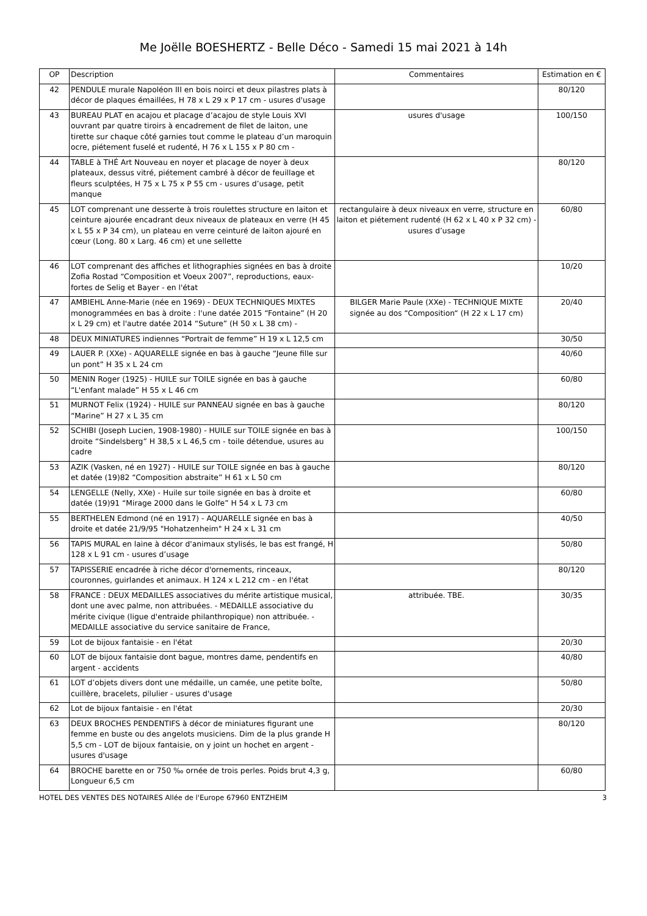Me Joëlle BOESHERTZ - Belle Déco - Samedi 15 mai 2021 à 14h
| OP | Description | Commentaires | Estimation en € |
| --- | --- | --- | --- |
| 42 | PENDULE murale Napoléon III en bois noirci et deux pilastres plats à décor de plaques émaillées, H 78 x L 29 x P 17 cm - usures d'usage | | 80/120 |
| 43 | BUREAU PLAT en acajou et placage d’acajou de style Louis XVI ouvrant par quatre tiroirs à encadrement de filet de laiton, une tirette sur chaque côté garnies tout comme le plateau d’un maroquin ocre, piétement fuselé et rudenté, H 76 x L 155 x P 80 cm - | usures d'usage | 100/150 |
| 44 | TABLE à THÉ Art Nouveau en noyer et placage de noyer à deux plateaux, dessus vitré, piétement cambré à décor de feuillage et fleurs sculptées, H 75 x L 75 x P 55 cm - usures d’usage, petit manque | | 80/120 |
| 45 | LOT comprenant une desserte à trois roulettes structure en laiton et ceinture ajourée encadrant deux niveaux de plateaux en verre (H 45 x L 55 x P 34 cm), un plateau en verre ceinturé de laiton ajouré en cœur (Long. 80 x Larg. 46 cm) et une sellette | rectangulaire à deux niveaux en verre, structure en laiton et piétement rudenté (H 62 x L 40 x P 32 cm) - usures d’usage | 60/80 |
| 46 | LOT comprenant des affiches et lithographies signées en bas à droite Zofia Rostad “Composition et Voeux 2007”, reproductions, eaux-fortes de Selig et Bayer - en l'état | | 10/20 |
| 47 | AMBIEHL Anne-Marie (née en 1969) - DEUX TECHNIQUES MIXTES monogrammées en bas à droite : l'une datée 2015 “Fontaine” (H 20 x L 29 cm) et l'autre datée 2014 “Suture” (H 50 x L 38 cm) - | BILGER Marie Paule (XXe) - TECHNIQUE MIXTE signée au dos “Composition“ (H 22 x L 17 cm) | 20/40 |
| 48 | DEUX MINIATURES indiennes “Portrait de femme” H 19 x L 12,5 cm | | 30/50 |
| 49 | LAUER P. (XXe) - AQUARELLE signée en bas à gauche “Jeune fille sur un pont” H 35 x L 24 cm | | 40/60 |
| 50 | MENIN Roger (1925) - HUILE sur TOILE signée en bas à gauche “L'enfant malade” H 55 x L 46 cm | | 60/80 |
| 51 | MURNOT Felix (1924) - HUILE sur PANNEAU signée en bas à gauche “Marine” H 27 x L 35 cm | | 80/120 |
| 52 | SCHIBI (Joseph Lucien, 1908-1980) - HUILE sur TOILE signée en bas à droite “Sindelsberg” H 38,5 x L 46,5 cm - toile détendue, usures au cadre | | 100/150 |
| 53 | AZIK (Vasken, né en 1927) - HUILE sur TOILE signée en bas à gauche et datée (19)82 “Composition abstraite” H 61 x L 50 cm | | 80/120 |
| 54 | LENGELLE (Nelly, XXe) - Huile sur toile signée en bas à droite et datée (19)91 “Mirage 2000 dans le Golfe” H 54 x L 73 cm | | 60/80 |
| 55 | BERTHELEN Edmond (né en 1917) - AQUARELLE signée en bas à droite et datée 21/9/95 "Hohatzenheim" H 24 x L 31 cm | | 40/50 |
| 56 | TAPIS MURAL en laine à décor d'animaux stylisés, le bas est frangé, H 128 x L 91 cm - usures d’usage | | 50/80 |
| 57 | TAPISSERIE encadrée à riche décor d'ornements, rinceaux, couronnes, guirlandes et animaux. H 124 x L 212 cm - en l'état | | 80/120 |
| 58 | FRANCE : DEUX MEDAILLES associatives du mérite artistique musical, dont une avec palme, non attribuées. - MEDAILLE associative du mérite civique (ligue d'entraide philanthropique) non attribuée. - MEDAILLE associative du service sanitaire de France, | attribuée. TBE. | 30/35 |
| 59 | Lot de bijoux fantaisie - en l'état | | 20/30 |
| 60 | LOT de bijoux fantaisie dont bague, montres dame, pendentifs en argent - accidents | | 40/80 |
| 61 | LOT d’objets divers dont une médaille, un camée, une petite boîte, cuillère, bracelets, pilulier - usures d'usage | | 50/80 |
| 62 | Lot de bijoux fantaisie - en l'état | | 20/30 |
| 63 | DEUX BROCHES PENDENTIFS à décor de miniatures figurant une femme en buste ou des angelots musiciens. Dim de la plus grande H 5,5 cm - LOT de bijoux fantaisie, on y joint un hochet en argent - usures d'usage | | 80/120 |
| 64 | BROCHE barette en or 750 ‰ ornée de trois perles. Poids brut 4,3 g, Longueur 6,5 cm | | 60/80 |
HOTEL DES VENTES DES NOTAIRES Allée de l'Europe 67960 ENTZHEIM 3